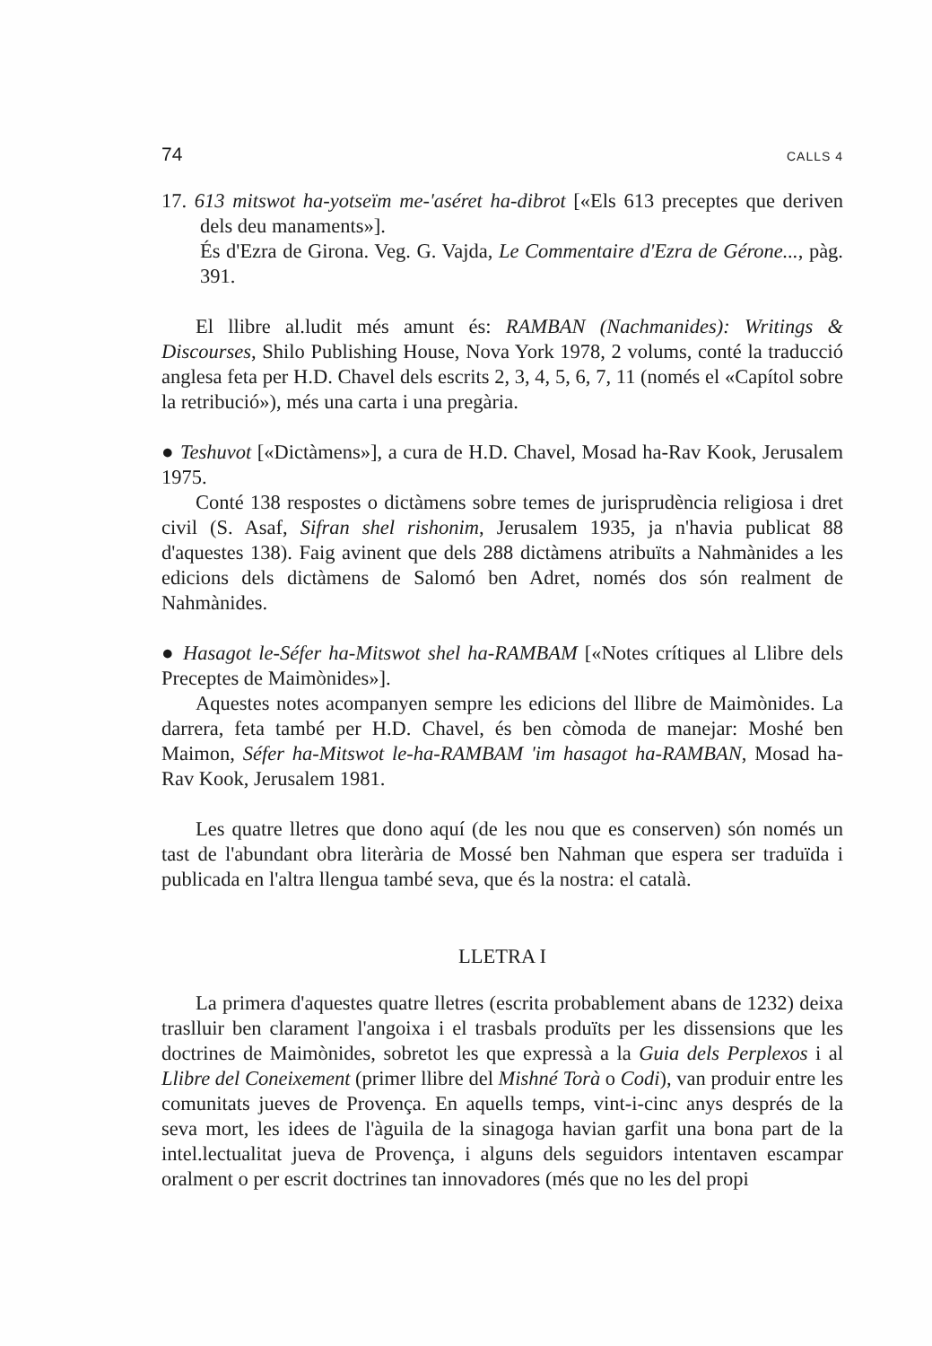74 CALLS 4
17. 613 mitswot ha-yotseïm me-'aséret ha-dibrot [«Els 613 preceptes que deriven dels deu manaments»].
És d'Ezra de Girona. Veg. G. Vajda, Le Commentaire d'Ezra de Gérone..., pàg. 391.
El llibre al.ludit més amunt és: RAMBAN (Nachmanides): Writings & Discourses, Shilo Publishing House, Nova York 1978, 2 volums, conté la traducció anglesa feta per H.D. Chavel dels escrits 2, 3, 4, 5, 6, 7, 11 (només el «Capítol sobre la retribució»), més una carta i una pregària.
● Teshuvot [«Dictàmens»], a cura de H.D. Chavel, Mosad ha-Rav Kook, Jerusalem 1975.
Conté 138 respostes o dictàmens sobre temes de jurisprudència religiosa i dret civil (S. Asaf, Sifran shel rishonim, Jerusalem 1935, ja n'havia publicat 88 d'aquestes 138). Faig avinent que dels 288 dictàmens atribuïts a Nahmànides a les edicions dels dictàmens de Salomó ben Adret, només dos són realment de Nahmànides.
● Hasagot le-Séfer ha-Mitswot shel ha-RAMBAM [«Notes crítiques al Llibre dels Preceptes de Maimònides»].
Aquestes notes acompanyen sempre les edicions del llibre de Maimònides. La darrera, feta també per H.D. Chavel, és ben còmoda de manejar: Moshé ben Maimon, Séfer ha-Mitswot le-ha-RAMBAM 'im hasagot ha-RAMBAN, Mosad ha-Rav Kook, Jerusalem 1981.
Les quatre lletres que dono aquí (de les nou que es conserven) són només un tast de l'abundant obra literària de Mossé ben Nahman que espera ser traduïda i publicada en l'altra llengua també seva, que és la nostra: el català.
LLETRA I
La primera d'aquestes quatre lletres (escrita probablement abans de 1232) deixa traslluir ben clarament l'angoixa i el trasbals produïts per les dissensions que les doctrines de Maimònides, sobretot les que expressà a la Guia dels Perplexos i al Llibre del Coneixement (primer llibre del Mishné Torà o Codi), van produir entre les comunitats jueves de Provença. En aquells temps, vint-i-cinc anys després de la seva mort, les idees de l'àguila de la sinagoga havian garfit una bona part de la intel.lectualitat jueva de Provença, i alguns dels seguidors intentaven escampar oralment o per escrit doctrines tan innovadores (més que no les del propi